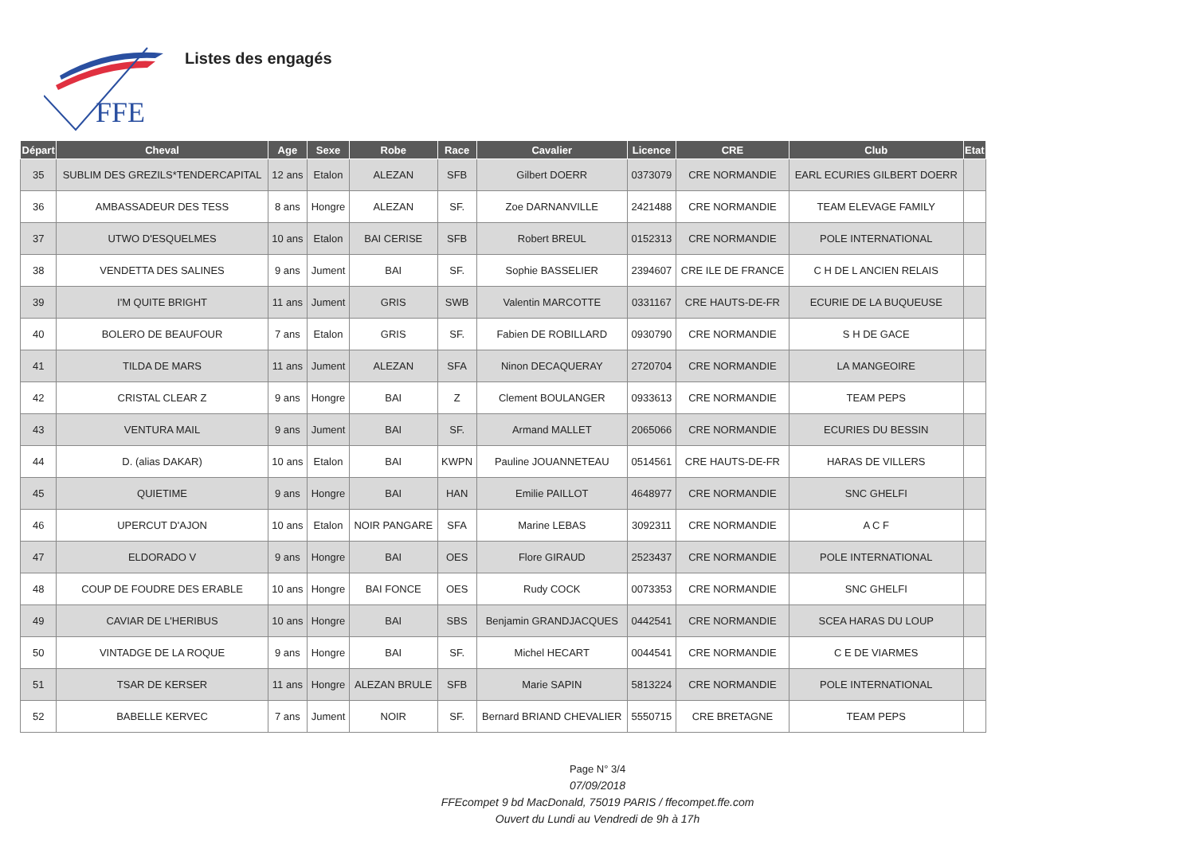FFE
Listes des engagés
| Départ | Cheval | Age | Sexe | Robe | Race | Cavalier | Licence | CRE | Club | Etat |
| --- | --- | --- | --- | --- | --- | --- | --- | --- | --- | --- |
| 35 | SUBLIM DES GREZILS*TENDERCAPITAL | 12 ans | Etalon | ALEZAN | SFB | Gilbert DOERR | 0373079 | CRE NORMANDIE | EARL ECURIES GILBERT DOERR | |
| 36 | AMBASSADEUR DES TESS | 8 ans | Hongre | ALEZAN | SF. | Zoe DARNANVILLE | 2421488 | CRE NORMANDIE | TEAM ELEVAGE FAMILY | |
| 37 | UTWO D'ESQUELMES | 10 ans | Etalon | BAI CERISE | SFB | Robert BREUL | 0152313 | CRE NORMANDIE | POLE INTERNATIONAL | |
| 38 | VENDETTA DES SALINES | 9 ans | Jument | BAI | SF. | Sophie BASSELIER | 2394607 | CRE ILE DE FRANCE | C H DE L ANCIEN RELAIS | |
| 39 | I'M QUITE BRIGHT | 11 ans | Jument | GRIS | SWB | Valentin MARCOTTE | 0331167 | CRE HAUTS-DE-FR | ECURIE DE LA BUQUEUSE | |
| 40 | BOLERO DE BEAUFOUR | 7 ans | Etalon | GRIS | SF. | Fabien DE ROBILLARD | 0930790 | CRE NORMANDIE | S H DE GACE | |
| 41 | TILDA DE MARS | 11 ans | Jument | ALEZAN | SFA | Ninon DECAQUERAY | 2720704 | CRE NORMANDIE | LA MANGEOIRE | |
| 42 | CRISTAL CLEAR Z | 9 ans | Hongre | BAI | Z | Clement BOULANGER | 0933613 | CRE NORMANDIE | TEAM PEPS | |
| 43 | VENTURA MAIL | 9 ans | Jument | BAI | SF. | Armand MALLET | 2065066 | CRE NORMANDIE | ECURIES DU BESSIN | |
| 44 | D. (alias DAKAR) | 10 ans | Etalon | BAI | KWPN | Pauline JOUANNETEAU | 0514561 | CRE HAUTS-DE-FR | HARAS DE VILLERS | |
| 45 | QUIETIME | 9 ans | Hongre | BAI | HAN | Emilie PAILLOT | 4648977 | CRE NORMANDIE | SNC GHELFI | |
| 46 | UPERCUT D'AJON | 10 ans | Etalon | NOIR PANGARE | SFA | Marine LEBAS | 3092311 | CRE NORMANDIE | A C F | |
| 47 | ELDORADO V | 9 ans | Hongre | BAI | OES | Flore GIRAUD | 2523437 | CRE NORMANDIE | POLE INTERNATIONAL | |
| 48 | COUP DE FOUDRE DES ERABLE | 10 ans | Hongre | BAI FONCE | OES | Rudy COCK | 0073353 | CRE NORMANDIE | SNC GHELFI | |
| 49 | CAVIAR DE L'HERIBUS | 10 ans | Hongre | BAI | SBS | Benjamin GRANDJACQUES | 0442541 | CRE NORMANDIE | SCEA HARAS DU LOUP | |
| 50 | VINTADGE DE LA ROQUE | 9 ans | Hongre | BAI | SF. | Michel HECART | 0044541 | CRE NORMANDIE | C E DE VIARMES | |
| 51 | TSAR DE KERSER | 11 ans | Hongre | ALEZAN BRULE | SFB | Marie SAPIN | 5813224 | CRE NORMANDIE | POLE INTERNATIONAL | |
| 52 | BABELLE KERVEC | 7 ans | Jument | NOIR | SF. | Bernard BRIAND CHEVALIER | 5550715 | CRE BRETAGNE | TEAM PEPS | |
Page N° 3/4
07/09/2018
FFEcompet 9 bd MacDonald, 75019 PARIS / ffecompet.ffe.com
Ouvert du Lundi au Vendredi de 9h à 17h